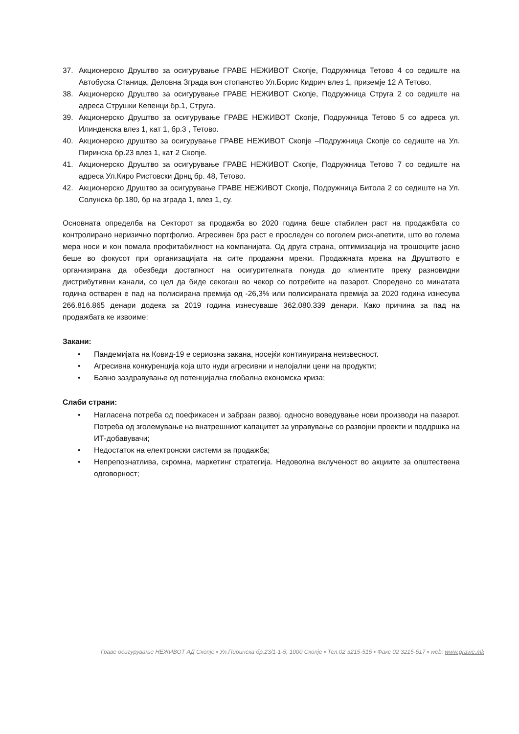37. Акционерско Друштво за осигурување ГРАВЕ НЕЖИВОТ Скопје, Подружница Тетово 4 со седиште на Автобуска Станица, Деловна Зграда вон стопанство Ул.Борис Кидрич влез 1, приземје 12 А Тетово.
38. Акционерско Друштво за осигурување ГРАВЕ НЕЖИВОТ Скопје, Подружница Струга 2 со седиште на адреса Струшки Кепенци бр.1, Струга.
39. Акционерско Друштво за осигурување ГРАВЕ НЕЖИВОТ Скопје, Подружница Тетово 5 со адреса ул. Илинденска влез 1, кат 1, бр.3 , Тетово.
40. Акционерско друштво за осигурување ГРАВЕ НЕЖИВОТ Скопје –Подружница Скопје со седиште на Ул. Пиринска бр.23 влез 1, кат 2 Скопје.
41. Акционерско Друштво за осигурување ГРАВЕ НЕЖИВОТ Скопје, Подружница Тетово 7 со седиште на адреса Ул.Киро Ристовски Дрнц бр. 48, Тетово.
42. Акционерско Друштво за осигурување ГРАВЕ НЕЖИВОТ Скопје, Подружница Битола 2 со седиште на Ул. Солунска бр.180, бр на зграда 1, влез 1, су.
Основната определба на Секторот за продажба во 2020 година беше стабилен раст на продажбата со контролирано неризично портфолио. Агресивен брз раст е проследен со поголем риск-апетити, што во голема мера носи и кон помала профитабилност на компанијата. Од друга страна, оптимизација на трошоците јасно беше во фокусот при организацијата на сите продажни мрежи. Продажната мрежа на Друштвото е организирана да обезбеди достапност на осигурителната понуда до клиентите преку разновидни дистрибутивни канали, со цел да биде секогаш во чекор со потребите на пазарот. Споредено со минатата година остварен е пад на полисирана премија од -26,3% или полисираната премија за 2020 година изнесува 266.816.865 денари додека за 2019 година изнесуваше 362.080.339 денари. Како причина за пад на продажбата ке извоиме:
Закани:
• Пандемијата на Ковид-19 е сериозна закана, носејќи континуирана неизвесност.
• Агресивна конкуренција која што нуди агресивни и нелојални цени на продукти;
• Бавно заздравување од потенцијална глобална економска криза;
Слаби страни:
• Нагласена потреба од поефикасен и забрзан развој, односно воведување нови производи на пазарот. Потреба од зголемување на внатрешниот капацитет за управување со развојни проекти и поддршка на ИТ-добавувачи;
• Недостаток на електронски системи за продажба;
• Непрепознатлива, скромна, маркетинг стратегија. Недоволна вклученост во акциите за општествена одговорност;
Граве осигурување НЕЖИВОТ АД Скопје ▪ Ул.Пиринска бр.23/1-1-5, 1000 Скопје ▪ Тел.02 3215-515 ▪ Факс 02 3215-517 ▪ web: www.grawe.mk